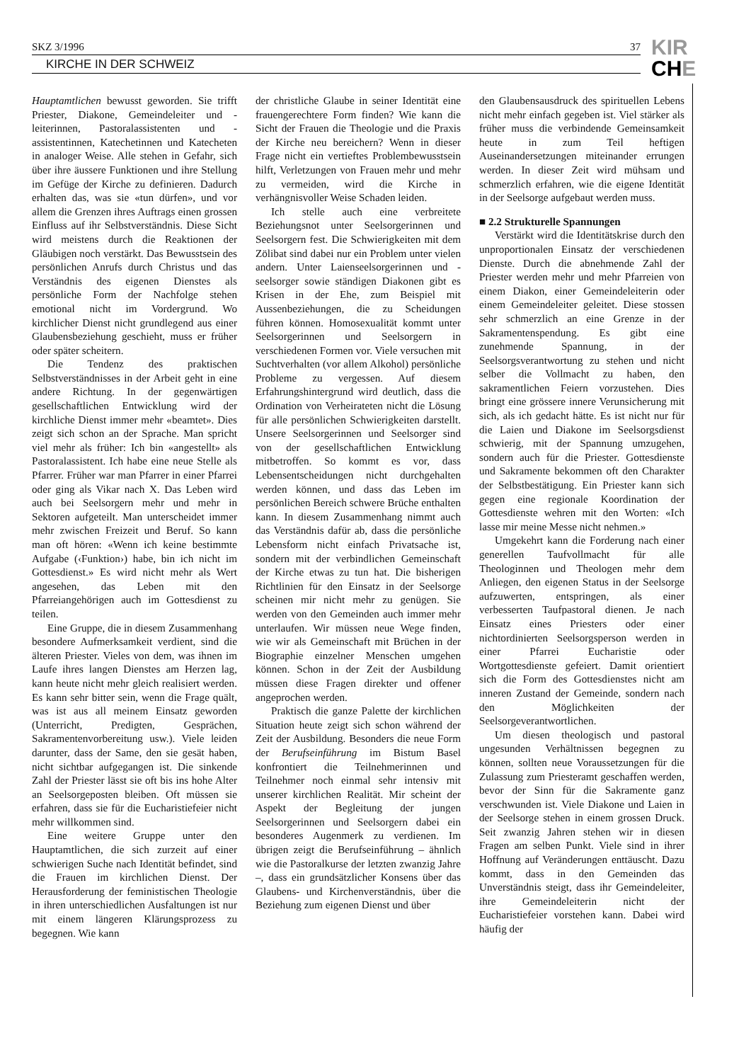SKZ 3/1996 37
KIRCHE IN DER SCHWEIZ
KIR
CHE
Hauptamtlichen bewusst geworden. Sie trifft Priester, Diakone, Gemeindeleiter und -leiterinnen, Pastoralassistenten und -assistentinnen, Katechetinnen und Katecheten in analoger Weise. Alle stehen in Gefahr, sich über ihre äussere Funktionen und ihre Stellung im Gefüge der Kirche zu definieren. Dadurch erhalten das, was sie «tun dürfen», und vor allem die Grenzen ihres Auftrags einen grossen Einfluss auf ihr Selbstverständnis. Diese Sicht wird meistens durch die Reaktionen der Gläubigen noch verstärkt. Das Bewusstsein des persönlichen Anrufs durch Christus und das Verständnis des eigenen Dienstes als persönliche Form der Nachfolge stehen emotional nicht im Vordergrund. Wo kirchlicher Dienst nicht grundlegend aus einer Glaubensbeziehung geschieht, muss er früher oder später scheitern.
Die Tendenz des praktischen Selbstverständnisses in der Arbeit geht in eine andere Richtung. In der gegenwärtigen gesellschaftlichen Entwicklung wird der kirchliche Dienst immer mehr «beamtet». Dies zeigt sich schon an der Sprache. Man spricht viel mehr als früher: Ich bin «angestellt» als Pastoralassistent. Ich habe eine neue Stelle als Pfarrer. Früher war man Pfarrer in einer Pfarrei oder ging als Vikar nach X. Das Leben wird auch bei Seelsorgern mehr und mehr in Sektoren aufgeteilt. Man unterscheidet immer mehr zwischen Freizeit und Beruf. So kann man oft hören: «Wenn ich keine bestimmte Aufgabe (‹Funktion›) habe, bin ich nicht im Gottesdienst.» Es wird nicht mehr als Wert angesehen, das Leben mit den Pfarreiangehörigen auch im Gottesdienst zu teilen.
Eine Gruppe, die in diesem Zusammenhang besondere Aufmerksamkeit verdient, sind die älteren Priester. Vieles von dem, was ihnen im Laufe ihres langen Dienstes am Herzen lag, kann heute nicht mehr gleich realisiert werden. Es kann sehr bitter sein, wenn die Frage quält, was ist aus all meinem Einsatz geworden (Unterricht, Predigten, Gesprächen, Sakramentenvorbereitung usw.). Viele leiden darunter, dass der Same, den sie gesät haben, nicht sichtbar aufgegangen ist. Die sinkende Zahl der Priester lässt sie oft bis ins hohe Alter an Seelsorgeposten bleiben. Oft müssen sie erfahren, dass sie für die Eucharistiefeier nicht mehr willkommen sind.
Eine weitere Gruppe unter den Hauptamtlichen, die sich zurzeit auf einer schwierigen Suche nach Identität befindet, sind die Frauen im kirchlichen Dienst. Der Herausforderung der feministischen Theologie in ihren unterschiedlichen Ausfaltungen ist nur mit einem längeren Klärungsprozess zu begegnen. Wie kann
der christliche Glaube in seiner Identität eine frauengerechtere Form finden? Wie kann die Sicht der Frauen die Theologie und die Praxis der Kirche neu bereichern? Wenn in dieser Frage nicht ein vertieftes Problembewusstsein hilft, Verletzungen von Frauen mehr und mehr zu vermeiden, wird die Kirche in verhängnisvoller Weise Schaden leiden.
Ich stelle auch eine verbreitete Beziehungsnot unter Seelsorgerinnen und Seelsorgern fest. Die Schwierigkeiten mit dem Zölibat sind dabei nur ein Problem unter vielen andern. Unter Laienseelsorgerinnen und -seelsorger sowie ständigen Diakonen gibt es Krisen in der Ehe, zum Beispiel mit Aussenbeziehungen, die zu Scheidungen führen können. Homosexualität kommt unter Seelsorgerinnen und Seelsorgern in verschiedenen Formen vor. Viele versuchen mit Suchtverhalten (vor allem Alkohol) persönliche Probleme zu vergessen. Auf diesem Erfahrungshintergrund wird deutlich, dass die Ordination von Verheirateten nicht die Lösung für alle persönlichen Schwierigkeiten darstellt. Unsere Seelsorgerinnen und Seelsorger sind von der gesellschaftlichen Entwicklung mitbetroffen. So kommt es vor, dass Lebensentscheidungen nicht durchgehalten werden können, und dass das Leben im persönlichen Bereich schwere Brüche enthalten kann. In diesem Zusammenhang nimmt auch das Verständnis dafür ab, dass die persönliche Lebensform nicht einfach Privatsache ist, sondern mit der verbindlichen Gemeinschaft der Kirche etwas zu tun hat. Die bisherigen Richtlinien für den Einsatz in der Seelsorge scheinen mir nicht mehr zu genügen. Sie werden von den Gemeinden auch immer mehr unterlaufen. Wir müssen neue Wege finden, wie wir als Gemeinschaft mit Brüchen in der Biographie einzelner Menschen umgehen können. Schon in der Zeit der Ausbildung müssen diese Fragen direkter und offener angeprochen werden.
Praktisch die ganze Palette der kirchlichen Situation heute zeigt sich schon während der Zeit der Ausbildung. Besonders die neue Form der Berufseinführung im Bistum Basel konfrontiert die Teilnehmerinnen und Teilnehmer noch einmal sehr intensiv mit unserer kirchlichen Realität. Mir scheint der Aspekt der Begleitung der jungen Seelsorgerinnen und Seelsorgern dabei ein besonderes Augenmerk zu verdienen. Im übrigen zeigt die Berufseinführung – ähnlich wie die Pastoralkurse der letzten zwanzig Jahre –, dass ein grundsätzlicher Konsens über das Glaubens- und Kirchenverständnis, über die Beziehung zum eigenen Dienst und über
den Glaubensausdruck des spirituellen Lebens nicht mehr einfach gegeben ist. Viel stärker als früher muss die verbindende Gemeinsamkeit heute in zum Teil heftigen Auseinandersetzungen miteinander errungen werden. In dieser Zeit wird mühsam und schmerzlich erfahren, wie die eigene Identität in der Seelsorge aufgebaut werden muss.
■ 2.2 Strukturelle Spannungen
Verstärkt wird die Identitätskrise durch den unproportionalen Einsatz der verschiedenen Dienste. Durch die abnehmende Zahl der Priester werden mehr und mehr Pfarreien von einem Diakon, einer Gemeindeleiterin oder einem Gemeindeleiter geleitet. Diese stossen sehr schmerzlich an eine Grenze in der Sakramentenspendung. Es gibt eine zunehmende Spannung, in der Seelsorgsverantwortung zu stehen und nicht selber die Vollmacht zu haben, den sakramentlichen Feiern vorzustehen. Dies bringt eine grössere innere Verunsicherung mit sich, als ich gedacht hätte. Es ist nicht nur für die Laien und Diakone im Seelsorgsdienst schwierig, mit der Spannung umzugehen, sondern auch für die Priester. Gottesdienste und Sakramente bekommen oft den Charakter der Selbstbestätigung. Ein Priester kann sich gegen eine regionale Koordination der Gottesdienste wehren mit den Worten: «Ich lasse mir meine Messe nicht nehmen.»
Umgekehrt kann die Forderung nach einer generellen Taufvollmacht für alle Theologinnen und Theologen mehr dem Anliegen, den eigenen Status in der Seelsorge aufzuwerten, entspringen, als einer verbesserten Taufpastoral dienen. Je nach Einsatz eines Priesters oder einer nichtordinierten Seelsorgsperson werden in einer Pfarrei Eucharistie oder Wortgottesdienste gefeiert. Damit orientiert sich die Form des Gottesdienstes nicht am inneren Zustand der Gemeinde, sondern nach den Möglichkeiten der Seelsorgeverantwortlichen.
Um diesen theologisch und pastoral ungesunden Verhältnissen begegnen zu können, sollten neue Voraussetzungen für die Zulassung zum Priesteramt geschaffen werden, bevor der Sinn für die Sakramente ganz verschwunden ist. Viele Diakone und Laien in der Seelsorge stehen in einem grossen Druck. Seit zwanzig Jahren stehen wir in diesen Fragen am selben Punkt. Viele sind in ihrer Hoffnung auf Veränderungen enttäuscht. Dazu kommt, dass in den Gemeinden das Unverständnis steigt, dass ihr Gemeindeleiter, ihre Gemeindeleiterin nicht der Eucharistiefeier vorstehen kann. Dabei wird häufig der